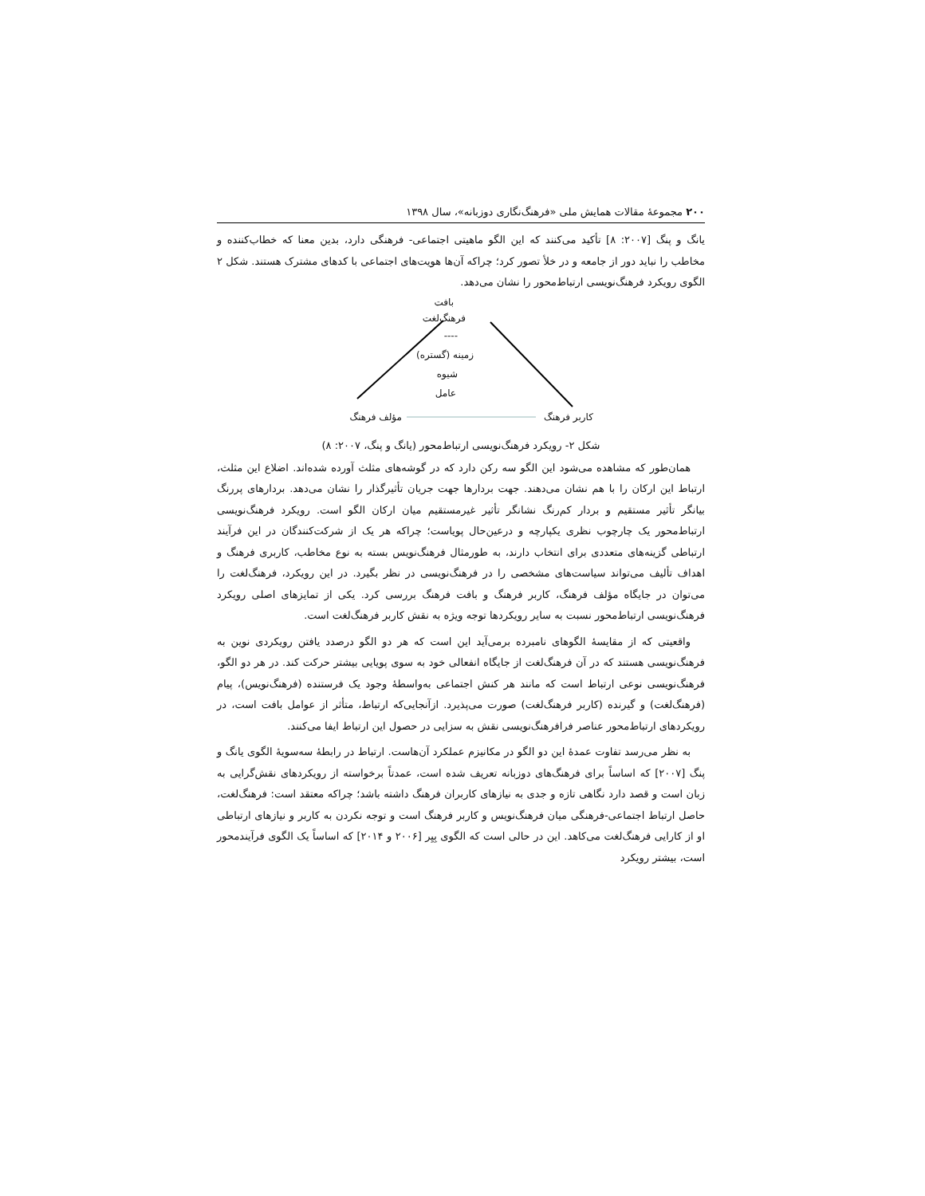۲۰۰ مجموعهٔ مقالات همایش ملی «فرهنگ‌نگاری دوزبانه»، سال ۱۳۹۸
یانگ و پنگ [۲۰۰۷: ۸] تأکید می‌کنند که این الگو ماهیتی اجتماعی- فرهنگی دارد، بدین معنا که خطاب‌کننده و مخاطب را نباید دور از جامعه و در خلأ تصور کرد؛ چراکه آن‌ها هویت‌های اجتماعی با کدهای مشترک هستند. شکل ۲ الگوی رویکرد فرهنگ‌نویسی ارتباط‌محور را نشان می‌دهد.
بافت
فرهنگ‌لغت
----
زمینه (گستره)
شیوه
عامل
کاربر فرهنگ مؤلف فرهنگ
شکل ۲- رویکرد فرهنگ‌نویسی ارتباط‌محور (یانگ و پنگ، ۲۰۰۷: ۸)
همان‌طور که مشاهده می‌شود این الگو سه رکن دارد که در گوشه‌های مثلث آورده شده‌اند. اضلاع این مثلث، ارتباط این ارکان را با هم نشان می‌دهند. جهت بردارها جهت جریان تأثیرگذار را نشان می‌دهد. بردارهای پررنگ بیانگر تأثیر مستقیم و بردار کم‌رنگ نشانگر تأثیر غیرمستقیم میان ارکان الگو است. رویکرد فرهنگ‌نویسی ارتباط‌محور یک چارچوب نظری یکپارچه و درعین‌حال پویاست؛ چراکه هر یک از شرکت‌کنندگان در این فرآیند ارتباطی گزینه‌های متعددی برای انتخاب دارند، به طورمثال فرهنگ‌نویس بسته به نوع مخاطب، کاربری فرهنگ و اهداف تألیف می‌تواند سیاست‌های مشخصی را در فرهنگ‌نویسی در نظر بگیرد. در این رویکرد، فرهنگ‌لغت را می‌توان در جایگاه مؤلف فرهنگ، کاربر فرهنگ و بافت فرهنگ بررسی کرد. یکی از تمایزهای اصلی رویکرد فرهنگ‌نویسی ارتباط‌محور نسبت به سایر رویکردها توجه ویژه به نقش کاربر فرهنگ‌لغت است.
واقعیتی که از مقایسهٔ الگوهای نامبرده برمی‌آید این است که هر دو الگو درصدد یافتن رویکردی نوین به فرهنگ‌نویسی هستند که در آن فرهنگ‌لغت از جایگاه انفعالی خود به سوی پویایی بیشتر حرکت کند. در هر دو الگو، فرهنگ‌نویسی نوعی ارتباط است که مانند هر کنش اجتماعی به‌واسطهٔ وجود یک فرستنده (فرهنگ‌نویس)، پیام (فرهنگ‌لغت) و گیرنده (کاربر فرهنگ‌لغت) صورت می‌پذیرد. ازآنجایی‌که ارتباط، متأثر از عوامل بافت است، در رویکردهای ارتباط‌محور عناصر فرافرهنگ‌نویسی نقش به سزایی در حصول این ارتباط ایفا می‌کنند.
به نظر می‌رسد تفاوت عمدهٔ این دو الگو در مکانیزم عملکرد آن‌هاست. ارتباط در رابطهٔ سه‌سویهٔ الگوی یانگ و پنگ [۲۰۰۷] که اساساً برای فرهنگ‌های دوزبانه تعریف شده است، عمدتاً برخواسته از رویکردهای نقش‌گرایی به زبان است و قصد دارد نگاهی تازه و جدی به نیازهای کاربران فرهنگ داشته باشد؛ چراکه معتقد است: فرهنگ‌لغت، حاصل ارتباط اجتماعی-فرهنگی میان فرهنگ‌نویس و کاربر فرهنگ است و توجه نکردن به کاربر و نیازهای ارتباطی او از کارایی فرهنگ‌لغت می‌کاهد. این در حالی است که الگوی بِیِر [۲۰۰۶ و ۲۰۱۴] که اساساً یک الگوی فرآیندمحور است، بیشتر رویکرد